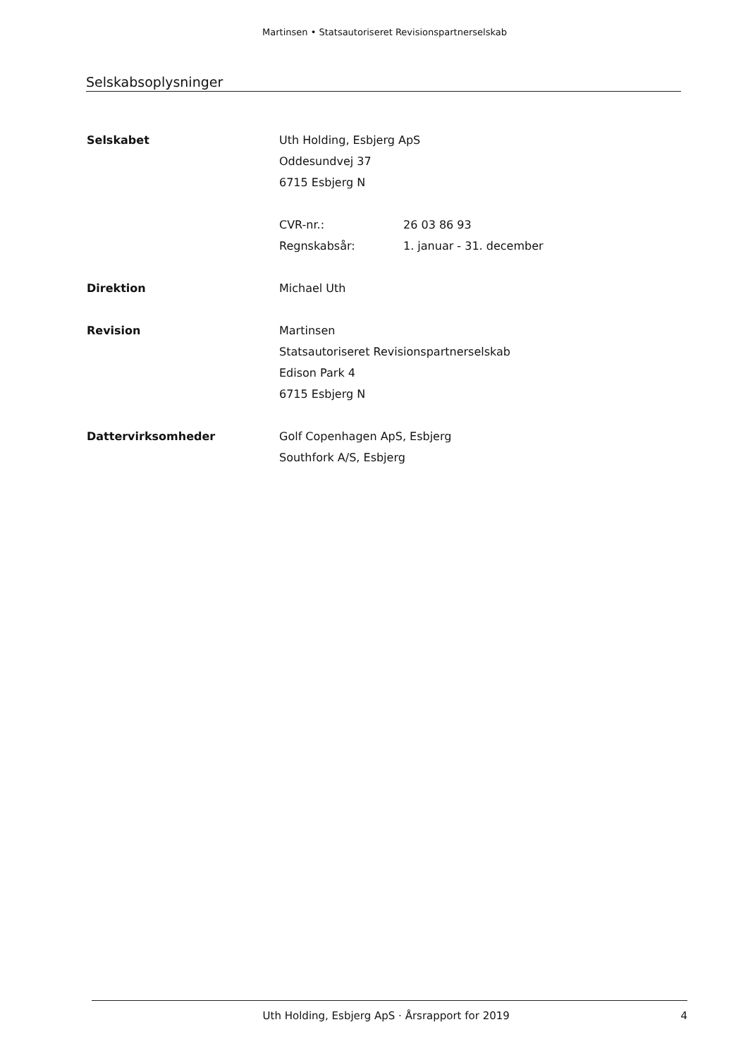Martinsen • Statsautoriseret Revisionspartnerselskab
Selskabsoplysninger
Selskabet Uth Holding, Esbjerg ApS
Oddesundvej 37
6715 Esbjerg N
CVR-nr.: 26 03 86 93
Regnskabsår: 1. januar - 31. december
Direktion Michael Uth
Revision Martinsen
Statsautoriseret Revisionspartnerselskab
Edison Park 4
6715 Esbjerg N
Dattervirksomheder Golf Copenhagen ApS, Esbjerg
Southfork A/S, Esbjerg
Uth Holding, Esbjerg ApS · Årsrapport for 2019 4